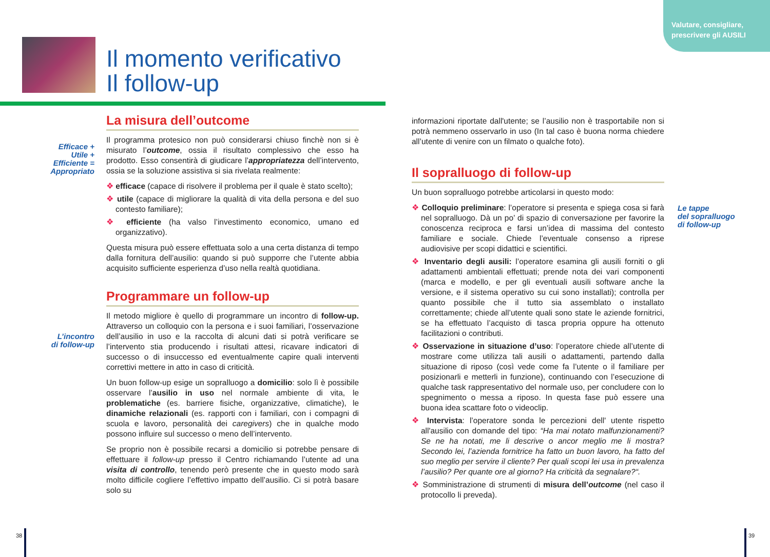Valutare, consigliare, prescrivere gli AUSILI
Il momento verificativo
Il follow-up
Efficace +
Utile +
Efficiente =
Appropriato
L’incontro
di follow-up
Le tappe
del sopralluogo
di follow-up
La misura dell’outcome
Il programma protesico non può considerarsi chiuso finchè non si è misurato l’outcome, ossia il risultato complessivo che esso ha prodotto. Esso consentirà di giudicare l’appropriatezza dell’intervento, ossia se la soluzione assistiva si sia rivelata realmente:
❖ efficace (capace di risolvere il problema per il quale è stato scelto);
❖ utile (capace di migliorare la qualità di vita della persona e del suo contesto familiare);
❖ efficiente (ha valso l’investimento economico, umano ed organizzativo).
Questa misura può essere effettuata solo a una certa distanza di tempo dalla fornitura dell’ausilio: quando si può supporre che l’utente abbia acquisito sufficiente esperienza d’uso nella realtà quotidiana.
Programmare un follow-up
Il metodo migliore è quello di programmare un incontro di follow-up. Attraverso un colloquio con la persona e i suoi familiari, l’osservazione dell’ausilio in uso e la raccolta di alcuni dati si potrà verificare se l’intervento stia producendo i risultati attesi, ricavare indicatori di successo o di insuccesso ed eventualmente capire quali interventi correttivi mettere in atto in caso di criticità.
Un buon follow-up esige un sopralluogo a domicilio: solo lì è possibile osservare l’ausilio in uso nel normale ambiente di vita, le problematiche (es. barriere fisiche, organizzative, climatiche), le dinamiche relazionali (es. rapporti con i familiari, con i compagni di scuola e lavoro, personalità dei caregivers) che in qualche modo possono influire sul successo o meno dell’intervento.
Se proprio non è possibile recarsi a domicilio si potrebbe pensare di effettuare il follow-up presso il Centro richiamando l’utente ad una visita di controllo, tenendo però presente che in questo modo sarà molto difficile cogliere l’effettivo impatto dell’ausilio. Ci si potrà basare solo su
informazioni riportate dall'utente; se l’ausilio non è trasportabile non si potrà nemmeno osservarlo in uso (In tal caso è buona norma chiedere all’utente di venire con un filmato o qualche foto).
Il sopralluogo di follow-up
Un buon sopralluogo potrebbe articolarsi in questo modo:
❖ Colloquio preliminare: l’operatore si presenta e spiega cosa si farà nel sopralluogo. Dà un po’ di spazio di conversazione per favorire la conoscenza reciproca e farsi un’idea di massima del contesto familiare e sociale. Chiede l’eventuale consenso a riprese audiovisive per scopi didattici e scientifici.
❖ Inventario degli ausili: l’operatore esamina gli ausili forniti o gli adattamenti ambientali effettuati; prende nota dei vari componenti (marca e modello, e per gli eventuali ausili software anche la versione, e il sistema operativo su cui sono installati); controlla per quanto possibile che il tutto sia assemblato o installato correttamente; chiede all’utente quali sono state le aziende fornitrici, se ha effettuato l’acquisto di tasca propria oppure ha ottenuto facilitazioni o contributi.
❖ Osservazione in situazione d’uso: l’operatore chiede all’utente di mostrare come utilizza tali ausili o adattamenti, partendo dalla situazione di riposo (così vede come fa l’utente o il familiare per posizionarli e metterli in funzione), continuando con l’esecuzione di qualche task rappresentativo del normale uso, per concludere con lo spegnimento o messa a riposo. In questa fase può essere una buona idea scattare foto o videoclip.
❖ Intervista: l’operatore sonda le percezioni dell' utente rispetto all'ausilio con domande del tipo: “Ha mai notato malfunzionamenti? Se ne ha notati, me li descrive o ancor meglio me li mostra? Secondo lei, l’azienda fornitrice ha fatto un buon lavoro, ha fatto del suo meglio per servire il cliente? Per quali scopi lei usa in prevalenza l’ausilio? Per quante ore al giorno? Ha criticità da segnalare?“.
❖ Somministrazione di strumenti di misura dell’outcome (nel caso il protocollo li preveda).
38 39